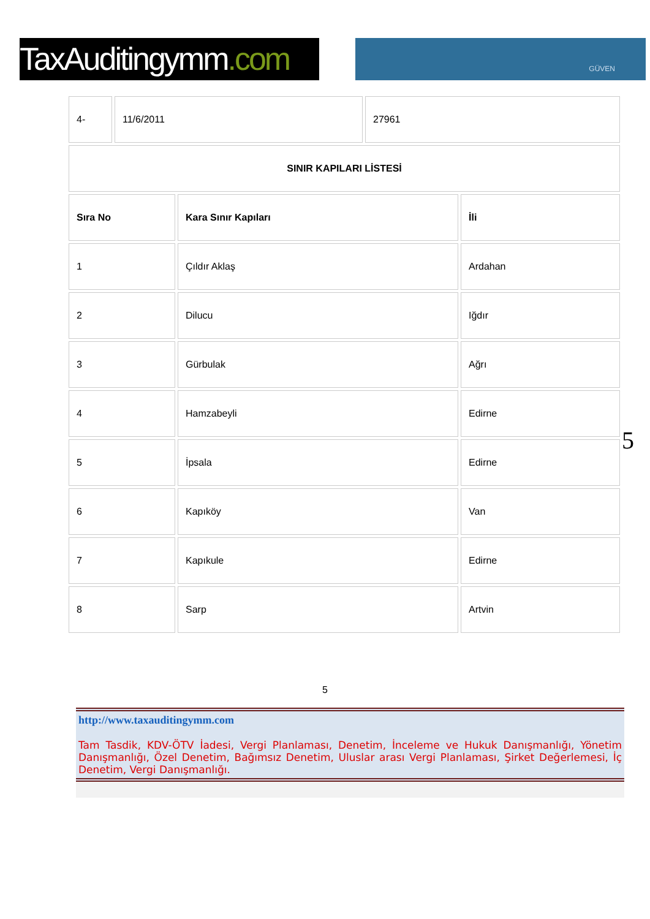TaxAuditingymm.com
GÜVEN
| 4- | 11/6/2011 | 27961 |
| SINIR KAPILARI LİSTESİ |
| --- |
| Sıra No | Kara Sınır Kapıları | İli |
| --- | --- | --- |
| 1 | Çıldır Aklaş | Ardahan |
| 2 | Dilucu | Iğdır |
| 3 | Gürbulak | Ağrı |
| 4 | Hamzabeyli | Edirne |
| 5 | İpsala | Edirne |
| 6 | Kapıköy | Van |
| 7 | Kapıkule | Edirne |
| 8 | Sarp | Artvin |
5
5
http://www.taxauditingymm.com
Tam Tasdik, KDV-ÖTV İadesi, Vergi Planlaması, Denetim, İnceleme ve Hukuk Danışmanlığı, Yönetim Danışmanlığı, Özel Denetim, Bağımsız Denetim, Uluslar arası Vergi Planlaması, Şirket Değerlemesi, İç Denetim, Vergi Danışmanlığı.